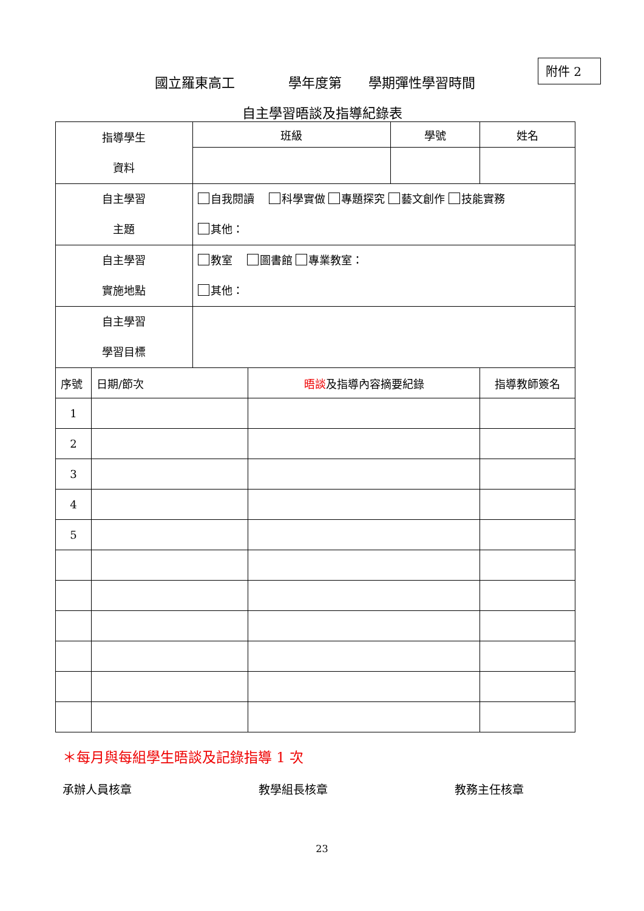附件 2
國立羅東高工　　　　學年度第　　學期彈性學習時間
自主學習晤談及指導紀錄表
| 指導學生 資料 | | 班級 | | 學號 | 姓名 |
| 自主學習 主題 | | 自我閱讀 科學實做 專題探究 藝文創作 技能實務 其他： | | | |
| 自主學習 實施地點 | | 教室 圖書館 專業教室： 其他： | | | |
| 自主學習 學習目標 | | | | | |
| 序號 | 日期/節次 | | 晤談 及指導內容摘要紀錄 | | 指導教師簽名 |
| 1 | | | | | |
| 2 | | | | | |
| 3 | | | | | |
| 4 | | | | | |
| 5 | | | | | |
＊每月與每組學生晤談及記錄指導 1 次
承辦人員核章 教學組長核章 教務主任核章
23